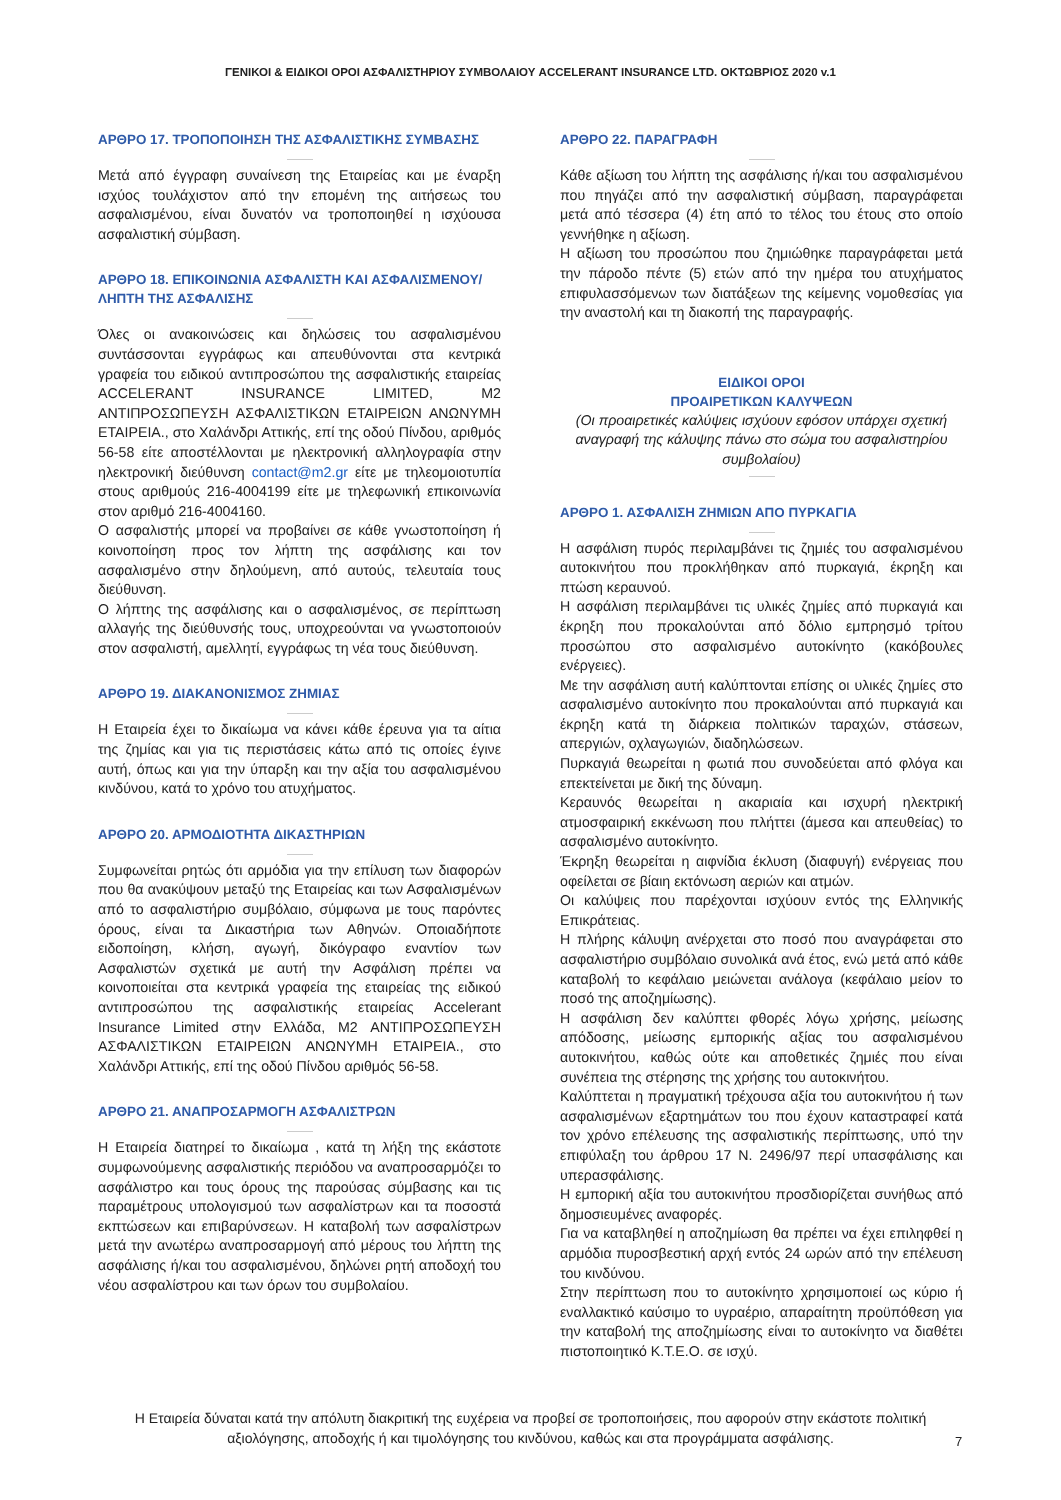ΓΕΝΙΚΟΙ & ΕΙΔΙΚΟΙ ΟΡΟΙ ΑΣΦΑΛΙΣΤΗΡΙΟΥ ΣΥΜΒΟΛΑΙΟΥ ACCELERANT INSURANCE LTD. ΟΚΤΩΒΡΙΟΣ 2020 v.1
ΑΡΘΡΟ 17. ΤΡΟΠΟΠΟΙΗΣΗ ΤΗΣ ΑΣΦΑΛΙΣΤΙΚΗΣ ΣΥΜΒΑΣΗΣ
Μετά από έγγραφη συναίνεση της Εταιρείας και με έναρξη ισχύος τουλάχιστον από την επομένη της αιτήσεως του ασφαλισμένου, είναι δυνατόν να τροποποιηθεί η ισχύουσα ασφαλιστική σύμβαση.
ΑΡΘΡΟ 18. ΕΠΙΚΟΙΝΩΝΙΑ ΑΣΦΑΛΙΣΤΗ ΚΑΙ ΑΣΦΑΛΙΣΜΕΝΟΥ/ΛΗΠΤΗ ΤΗΣ ΑΣΦΑΛΙΣΗΣ
Όλες οι ανακοινώσεις και δηλώσεις του ασφαλισμένου συντάσσονται εγγράφως και απευθύνονται στα κεντρικά γραφεία του ειδικού αντιπροσώπου της ασφαλιστικής εταιρείας ACCELERANT INSURANCE LIMITED, M2 ΑΝΤΙΠΡΟΣΩΠΕΥΣΗ ΑΣΦΑΛΙΣΤΙΚΩΝ ΕΤΑΙΡΕΙΩΝ ΑΝΩΝΥΜΗ ΕΤΑΙΡΕΙΑ., στο Χαλάνδρι Αττικής, επί της οδού Πίνδου, αριθμός 56-58 είτε αποστέλλονται με ηλεκτρονική αλληλογραφία στην ηλεκτρονική διεύθυνση contact@m2.gr είτε με τηλεομοιοτυπία στους αριθμούς 216-4004199 είτε με τηλεφωνική επικοινωνία στον αριθμό 216-4004160.
Ο ασφαλιστής μπορεί να προβαίνει σε κάθε γνωστοποίηση ή κοινοποίηση προς τον λήπτη της ασφάλισης και τον ασφαλισμένο στην δηλούμενη, από αυτούς, τελευταία τους διεύθυνση.
Ο λήπτης της ασφάλισης και ο ασφαλισμένος, σε περίπτωση αλλαγής της διεύθυνσής τους, υποχρεούνται να γνωστοποιούν στον ασφαλιστή, αμελλητί, εγγράφως τη νέα τους διεύθυνση.
ΑΡΘΡΟ 19. ΔΙΑΚΑΝΟΝΙΣΜΟΣ ΖΗΜΙΑΣ
Η Εταιρεία έχει το δικαίωμα να κάνει κάθε έρευνα για τα αίτια της ζημίας και για τις περιστάσεις κάτω από τις οποίες έγινε αυτή, όπως και για την ύπαρξη και την αξία του ασφαλισμένου κινδύνου, κατά το χρόνο του ατυχήματος.
ΑΡΘΡΟ 20. ΑΡΜΟΔΙΟΤΗΤΑ ΔΙΚΑΣΤΗΡΙΩΝ
Συμφωνείται ρητώς ότι αρμόδια για την επίλυση των διαφορών που θα ανακύψουν μεταξύ της Εταιρείας και των Ασφαλισμένων από το ασφαλιστήριο συμβόλαιο, σύμφωνα με τους παρόντες όρους, είναι τα Δικαστήρια των Αθηνών. Οποιαδήποτε ειδοποίηση, κλήση, αγωγή, δικόγραφο εναντίον των Ασφαλιστών σχετικά με αυτή την Ασφάλιση πρέπει να κοινοποιείται στα κεντρικά γραφεία της εταιρείας της ειδικού αντιπροσώπου της ασφαλιστικής εταιρείας Accelerant Insurance Limited στην Ελλάδα, M2 ΑΝΤΙΠΡΟΣΩΠΕΥΣΗ ΑΣΦΑΛΙΣΤΙΚΩΝ ΕΤΑΙΡΕΙΩΝ ΑΝΩΝΥΜΗ ΕΤΑΙΡΕΙΑ., στο Χαλάνδρι Αττικής, επί της οδού Πίνδου αριθμός 56-58.
ΑΡΘΡΟ 21. ΑΝΑΠΡΟΣΑΡΜΟΓΗ ΑΣΦΑΛΙΣΤΡΩΝ
Η Εταιρεία διατηρεί το δικαίωμα , κατά τη λήξη της εκάστοτε συμφωνούμενης ασφαλιστικής περιόδου να αναπροσαρμόζει το ασφάλιστρο και τους όρους της παρούσας σύμβασης και τις παραμέτρους υπολογισμού των ασφαλίστρων και τα ποσοστά εκπτώσεων και επιβαρύνσεων. Η καταβολή των ασφαλίστρων μετά την ανωτέρω αναπροσαρμογή από μέρους του λήπτη της ασφάλισης ή/και του ασφαλισμένου, δηλώνει ρητή αποδοχή του νέου ασφαλίστρου και των όρων του συμβολαίου.
ΑΡΘΡΟ 22. ΠΑΡΑΓΡΑΦΗ
Κάθε αξίωση του λήπτη της ασφάλισης ή/και του ασφαλισμένου που πηγάζει από την ασφαλιστική σύμβαση, παραγράφεται μετά από τέσσερα (4) έτη από το τέλος του έτους στο οποίο γεννήθηκε η αξίωση.
Η αξίωση του προσώπου που ζημιώθηκε παραγράφεται μετά την πάροδο πέντε (5) ετών από την ημέρα του ατυχήματος επιφυλασσόμενων των διατάξεων της κείμενης νομοθεσίας για την αναστολή και τη διακοπή της παραγραφής.
ΕΙΔΙΚΟΙ ΟΡΟΙ
ΠΡΟΑΙΡΕΤΙΚΩΝ ΚΑΛΥΨΕΩΝ
(Οι προαιρετικές καλύψεις ισχύουν εφόσον υπάρχει σχετική αναγραφή της κάλυψης πάνω στο σώμα του ασφαλιστηρίου συμβολαίου)
ΑΡΘΡΟ 1. ΑΣΦΑΛΙΣΗ ΖΗΜΙΩΝ ΑΠΟ ΠΥΡΚΑΓΙΑ
Η ασφάλιση πυρός περιλαμβάνει τις ζημιές του ασφαλισμένου αυτοκινήτου που προκλήθηκαν από πυρκαγιά, έκρηξη και πτώση κεραυνού.
Η ασφάλιση περιλαμβάνει τις υλικές ζημίες από πυρκαγιά και έκρηξη που προκαλούνται από δόλιο εμπρησμό τρίτου προσώπου στο ασφαλισμένο αυτοκίνητο (κακόβουλες ενέργειες).
Με την ασφάλιση αυτή καλύπτονται επίσης οι υλικές ζημίες στο ασφαλισμένο αυτοκίνητο που προκαλούνται από πυρκαγιά και έκρηξη κατά τη διάρκεια πολιτικών ταραχών, στάσεων, απεργιών, οχλαγωγιών, διαδηλώσεων.
Πυρκαγιά θεωρείται η φωτιά που συνοδεύεται από φλόγα και επεκτείνεται με δική της δύναμη.
Κεραυνός θεωρείται η ακαριαία και ισχυρή ηλεκτρική ατμοσφαιρική εκκένωση που πλήττει (άμεσα και απευθείας) το ασφαλισμένο αυτοκίνητο.
Έκρηξη θεωρείται η αιφνίδια έκλυση (διαφυγή) ενέργειας που οφείλεται σε βίαιη εκτόνωση αεριών και ατμών.
Οι καλύψεις που παρέχονται ισχύουν εντός της Ελληνικής Επικράτειας.
Η πλήρης κάλυψη ανέρχεται στο ποσό που αναγράφεται στο ασφαλιστήριο συμβόλαιο συνολικά ανά έτος, ενώ μετά από κάθε καταβολή το κεφάλαιο μειώνεται ανάλογα (κεφάλαιο μείον το ποσό της αποζημίωσης).
Η ασφάλιση δεν καλύπτει φθορές λόγω χρήσης, μείωσης απόδοσης, μείωσης εμπορικής αξίας του ασφαλισμένου αυτοκινήτου, καθώς ούτε και αποθετικές ζημιές που είναι συνέπεια της στέρησης της χρήσης του αυτοκινήτου.
Καλύπτεται η πραγματική τρέχουσα αξία του αυτοκινήτου ή των ασφαλισμένων εξαρτημάτων του που έχουν καταστραφεί κατά τον χρόνο επέλευσης της ασφαλιστικής περίπτωσης, υπό την επιφύλαξη του άρθρου 17 Ν. 2496/97 περί υπασφάλισης και υπερασφάλισης.
Η εμπορική αξία του αυτοκινήτου προσδιορίζεται συνήθως από δημοσιευμένες αναφορές.
Για να καταβληθεί η αποζημίωση θα πρέπει να έχει επιληφθεί η αρμόδια πυροσβεστική αρχή εντός 24 ωρών από την επέλευση του κινδύνου.
Στην περίπτωση που το αυτοκίνητο χρησιμοποιεί ως κύριο ή εναλλακτικό καύσιμο το υγραέριο, απαραίτητη προϋπόθεση για την καταβολή της αποζημίωσης είναι το αυτοκίνητο να διαθέτει πιστοποιητικό Κ.Τ.Ε.Ο. σε ισχύ.
Η Εταιρεία δύναται κατά την απόλυτη διακριτική της ευχέρεια να προβεί σε τροποποιήσεις, που αφορούν στην εκάστοτε πολιτική αξιολόγησης, αποδοχής ή και τιμολόγησης του κινδύνου, καθώς και στα προγράμματα ασφάλισης.
7